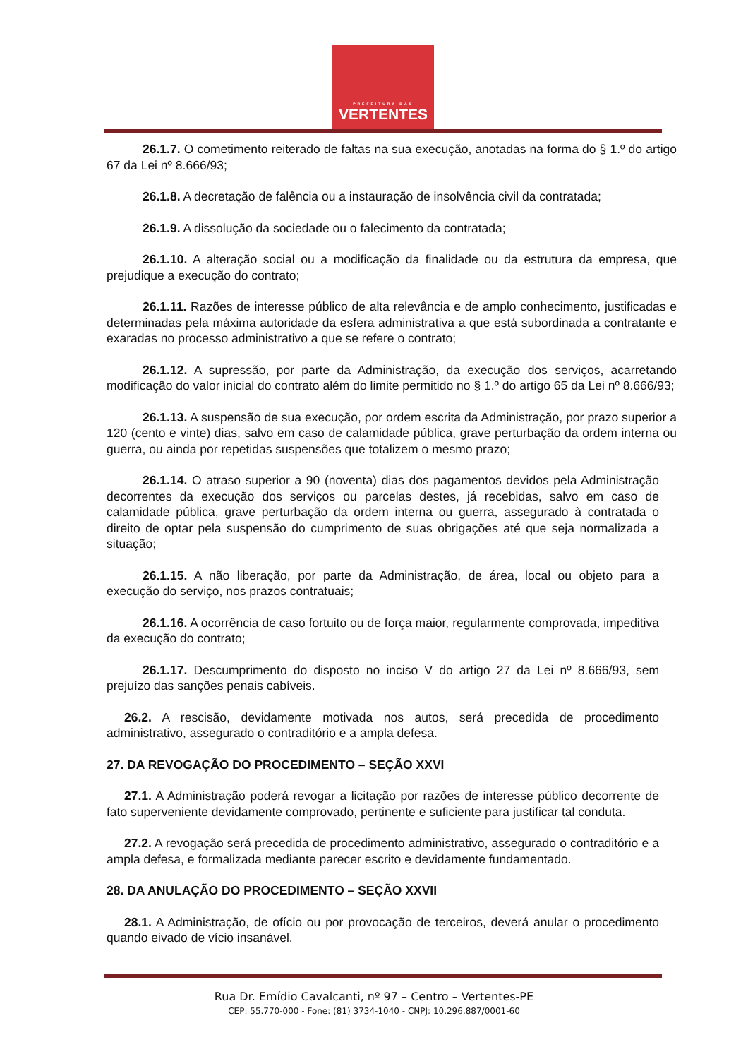PREFEITURA DAS
VERTENTES
26.1.7. O cometimento reiterado de faltas na sua execução, anotadas na forma do § 1.º do artigo 67 da Lei nº 8.666/93;
26.1.8. A decretação de falência ou a instauração de insolvência civil da contratada;
26.1.9. A dissolução da sociedade ou o falecimento da contratada;
26.1.10. A alteração social ou a modificação da finalidade ou da estrutura da empresa, que prejudique a execução do contrato;
26.1.11. Razões de interesse público de alta relevância e de amplo conhecimento, justificadas e determinadas pela máxima autoridade da esfera administrativa a que está subordinada a contratante e exaradas no processo administrativo a que se refere o contrato;
26.1.12. A supressão, por parte da Administração, da execução dos serviços, acarretando modificação do valor inicial do contrato além do limite permitido no § 1.º do artigo 65 da Lei nº 8.666/93;
26.1.13. A suspensão de sua execução, por ordem escrita da Administração, por prazo superior a 120 (cento e vinte) dias, salvo em caso de calamidade pública, grave perturbação da ordem interna ou guerra, ou ainda por repetidas suspensões que totalizem o mesmo prazo;
26.1.14. O atraso superior a 90 (noventa) dias dos pagamentos devidos pela Administração decorrentes da execução dos serviços ou parcelas destes, já recebidas, salvo em caso de calamidade pública, grave perturbação da ordem interna ou guerra, assegurado à contratada o direito de optar pela suspensão do cumprimento de suas obrigações até que seja normalizada a situação;
26.1.15. A não liberação, por parte da Administração, de área, local ou objeto para a execução do serviço, nos prazos contratuais;
26.1.16. A ocorrência de caso fortuito ou de força maior, regularmente comprovada, impeditiva da execução do contrato;
26.1.17. Descumprimento do disposto no inciso V do artigo 27 da Lei nº 8.666/93, sem prejuízo das sanções penais cabíveis.
26.2. A rescisão, devidamente motivada nos autos, será precedida de procedimento administrativo, assegurado o contraditório e a ampla defesa.
27. DA REVOGAÇÃO DO PROCEDIMENTO – SEÇÃO XXVI
27.1. A Administração poderá revogar a licitação por razões de interesse público decorrente de fato superveniente devidamente comprovado, pertinente e suficiente para justificar tal conduta.
27.2. A revogação será precedida de procedimento administrativo, assegurado o contraditório e a ampla defesa, e formalizada mediante parecer escrito e devidamente fundamentado.
28. DA ANULAÇÃO DO PROCEDIMENTO – SEÇÃO XXVII
28.1. A Administração, de ofício ou por provocação de terceiros, deverá anular o procedimento quando eivado de vício insanável.
Rua Dr. Emídio Cavalcanti, nº 97 – Centro – Vertentes-PE
CEP: 55.770-000 - Fone: (81) 3734-1040 - CNPJ: 10.296.887/0001-60